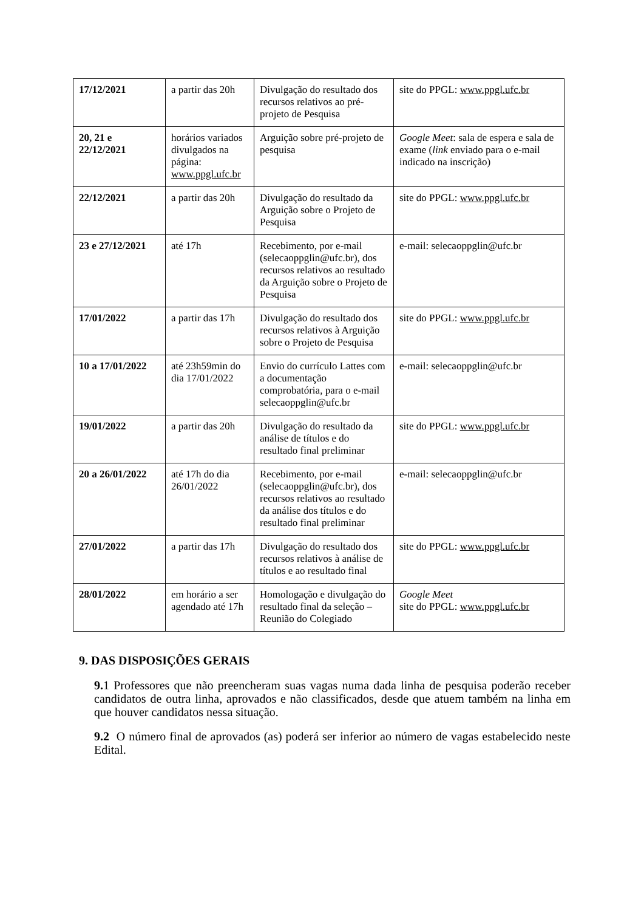| 17/12/2021 | a partir das 20h | Divulgação do resultado dos recursos relativos ao pré-projeto de Pesquisa | site do PPGL: www.ppgl.ufc.br |
| 20, 21 e 22/12/2021 | horários variados divulgados na página: www.ppgl.ufc.br | Arguição sobre pré-projeto de pesquisa | Google Meet : sala de espera e sala de exame ( link enviado para o e-mail indicado na inscrição) |
| 22/12/2021 | a partir das 20h | Divulgação do resultado da Arguição sobre o Projeto de Pesquisa | site do PPGL: www.ppgl.ufc.br |
| 23 e 27/12/2021 | até 17h | Recebimento, por e-mail (selecaoppglin@ufc.br), dos recursos relativos ao resultado da Arguição sobre o Projeto de Pesquisa | e-mail: selecaoppglin@ufc.br |
| 17/01/2022 | a partir das 17h | Divulgação do resultado dos recursos relativos à Arguição sobre o Projeto de Pesquisa | site do PPGL: www.ppgl.ufc.br |
| 10 a 17/01/2022 | até 23h59min do dia 17/01/2022 | Envio do currículo Lattes com a documentação comprobatória, para o e-mail selecaoppglin@ufc.br | e-mail: selecaoppglin@ufc.br |
| 19/01/2022 | a partir das 20h | Divulgação do resultado da análise de títulos e do resultado final preliminar | site do PPGL: www.ppgl.ufc.br |
| 20 a 26/01/2022 | até 17h do dia 26/01/2022 | Recebimento, por e-mail (selecaoppglin@ufc.br), dos recursos relativos ao resultado da análise dos títulos e do resultado final preliminar | e-mail: selecaoppglin@ufc.br |
| 27/01/2022 | a partir das 17h | Divulgação do resultado dos recursos relativos à análise de títulos e ao resultado final | site do PPGL: www.ppgl.ufc.br |
| 28/01/2022 | em horário a ser agendado até 17h | Homologação e divulgação do resultado final da seleção – Reunião do Colegiado | Google Meet site do PPGL: www.ppgl.ufc.br |
9. DAS DISPOSIÇÕES GERAIS
9. 1 Professores que não preencheram suas vagas numa dada linha de pesquisa poderão receber candidatos de outra linha, aprovados e não classificados, desde que atuem também na linha em que houver candidatos nessa situação.
9.2 O número final de aprovados (as) poderá ser inferior ao número de vagas estabelecido neste Edital.